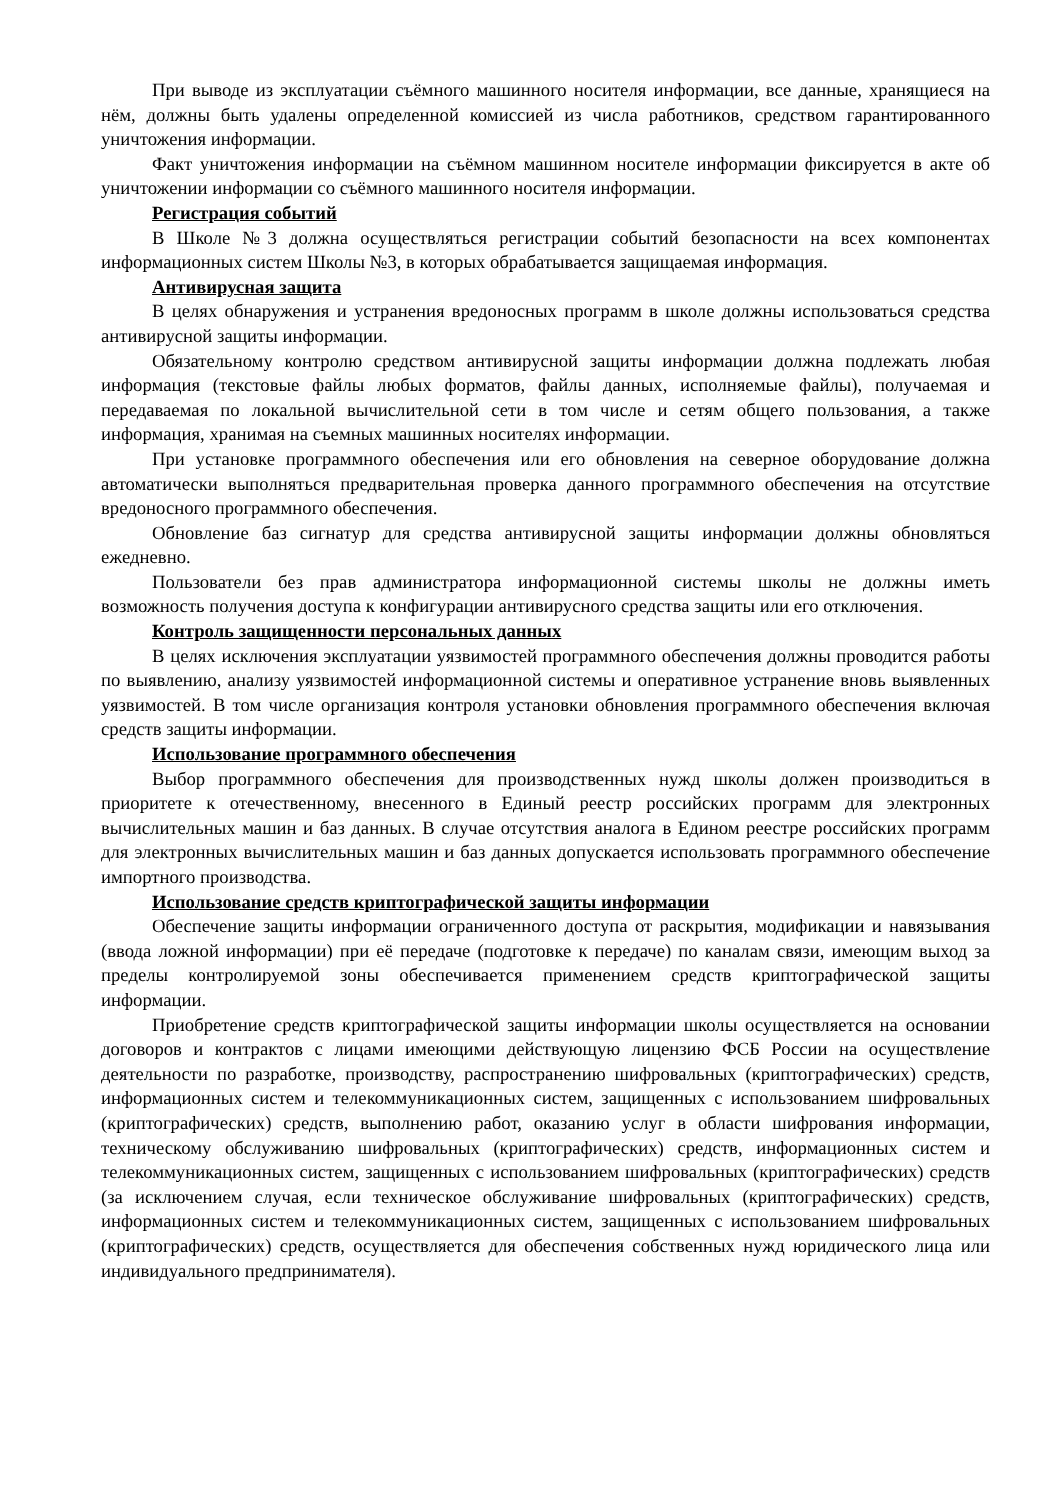При выводе из эксплуатации съёмного машинного носителя информации, все данные, хранящиеся на нём, должны быть удалены определенной комиссией из числа работников, средством гарантированного уничтожения информации.
Факт уничтожения информации на съёмном машинном носителе информации фиксируется в акте об уничтожении информации со съёмного машинного носителя информации.
Регистрация событий
В Школе №3 должна осуществляться регистрации событий безопасности на всех компонентах информационных систем Школы №3, в которых обрабатывается защищаемая информация.
Антивирусная защита
В целях обнаружения и устранения вредоносных программ в школе должны использоваться средства антивирусной защиты информации.
Обязательному контролю средством антивирусной защиты информации должна подлежать любая информация (текстовые файлы любых форматов, файлы данных, исполняемые файлы), получаемая и передаваемая по локальной вычислительной сети в том числе и сетям общего пользования, а также информация, хранимая на съемных машинных носителях информации.
При установке программного обеспечения или его обновления на северное оборудование должна автоматически выполняться предварительная проверка данного программного обеспечения на отсутствие вредоносного программного обеспечения.
Обновление баз сигнатур для средства антивирусной защиты информации должны обновляться ежедневно.
Пользователи без прав администратора информационной системы школы не должны иметь возможность получения доступа к конфигурации антивирусного средства защиты или его отключения.
Контроль защищенности персональных данных
В целях исключения эксплуатации уязвимостей программного обеспечения должны проводится работы по выявлению, анализу уязвимостей информационной системы и оперативное устранение вновь выявленных уязвимостей. В том числе организация контроля установки обновления программного обеспечения включая средств защиты информации.
Использование программного обеспечения
Выбор программного обеспечения для производственных нужд школы должен производиться в приоритете к отечественному, внесенного в Единый реестр российских программ для электронных вычислительных машин и баз данных. В случае отсутствия аналога в Едином реестре российских программ для электронных вычислительных машин и баз данных допускается использовать программного обеспечение импортного производства.
Использование средств криптографической защиты информации
Обеспечение защиты информации ограниченного доступа от раскрытия, модификации и навязывания (ввода ложной информации) при её передаче (подготовке к передаче) по каналам связи, имеющим выход за пределы контролируемой зоны обеспечивается применением средств криптографической защиты информации.
Приобретение средств криптографической защиты информации школы осуществляется на основании договоров и контрактов с лицами имеющими действующую лицензию ФСБ России на осуществление деятельности по разработке, производству, распространению шифровальных (криптографических) средств, информационных систем и телекоммуникационных систем, защищенных с использованием шифровальных (криптографических) средств, выполнению работ, оказанию услуг в области шифрования информации, техническому обслуживанию шифровальных (криптографических) средств, информационных систем и телекоммуникационных систем, защищенных с использованием шифровальных (криптографических) средств (за исключением случая, если техническое обслуживание шифровальных (криптографических) средств, информационных систем и телекоммуникационных систем, защищенных с использованием шифровальных (криптографических) средств, осуществляется для обеспечения собственных нужд юридического лица или индивидуального предпринимателя).